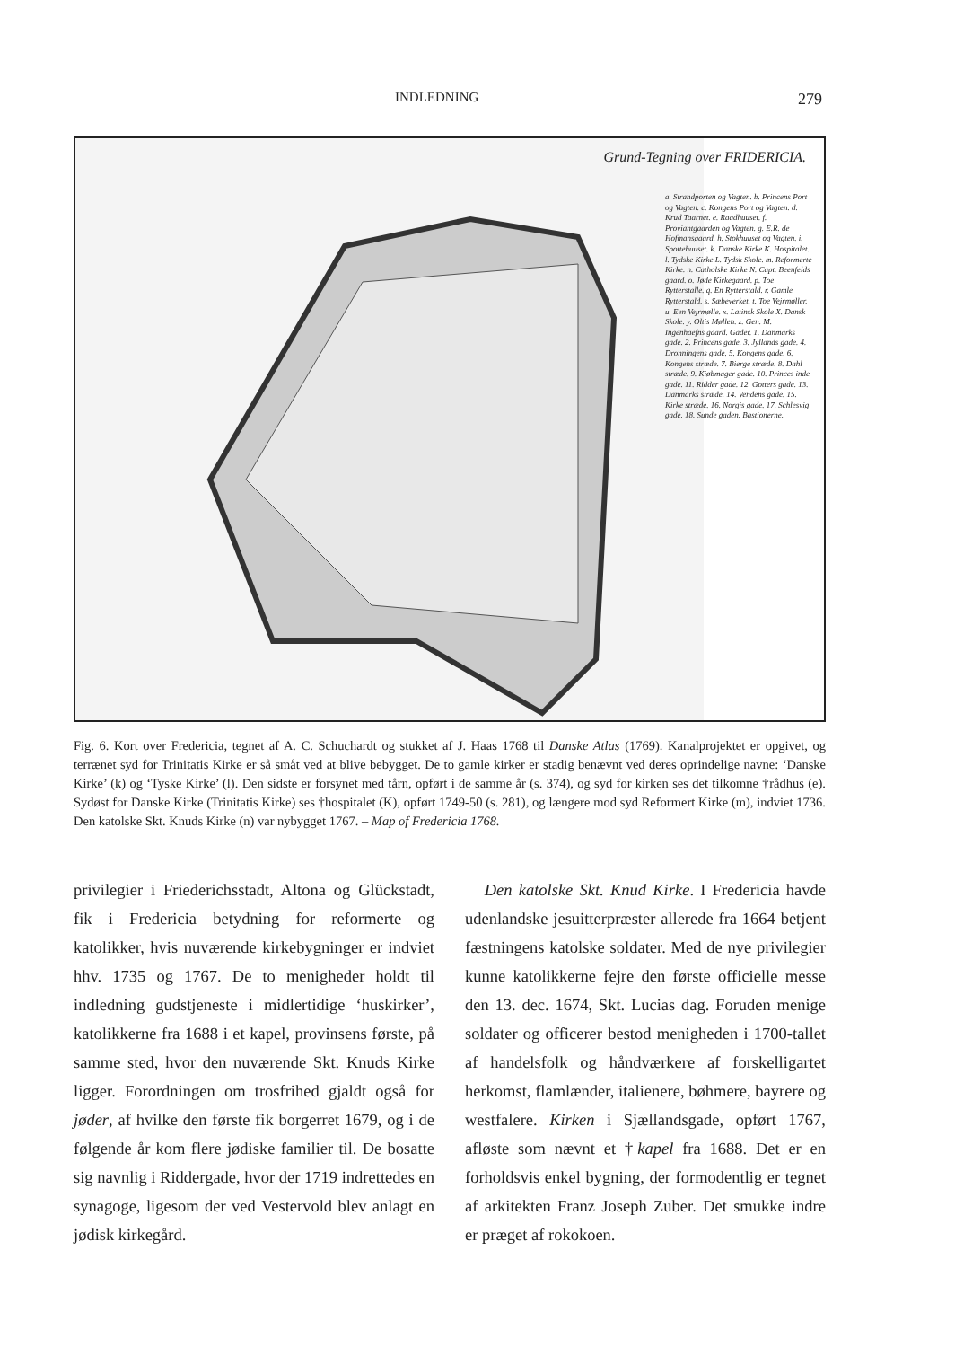INDLEDNING 279
Grund-Tegning over FRIDERICIA.
a. Strandporten og Vagten. b. Princens Port og Vagten. c. Kongens Port og Vagten. d. Krud Taarnet. e. Raadhuuset. f. Proviantgaarden og Vagten. g. E.R. de Hofmansgaard. h. Stokhuuset og Vagten. i. Spottehuuset. k. Danske Kirke K. Hospitalet. l. Tydske Kirke L. Tydsk Skole. m. Reformerte Kirke. n. Catholske Kirke N. Capt. Beenfelds gaard. o. Jøde Kirkegaard. p. Toe Rytterstalle. q. En Rytterstald. r. Gamle Rytterstald. s. Sæbeverket. t. Toe Vejrmøller. u. Een Vejrmølle. x. Latinsk Skole X. Dansk Skole. y. Oltis Møllen. z. Gen. M. Ingenhaefns gaard. Gader. 1. Danmarks gade. 2. Princens gade. 3. Jyllands gade. 4. Dronningens gade. 5. Kongens gade. 6. Kongens stræde. 7. Bierge stræde. 8. Dahl stræde. 9. Kiøbmager gade. 10. Princes inde gade. 11. Ridder gade. 12. Gotters gade. 13. Danmarks stræde. 14. Vendens gade. 15. Kirke stræde. 16. Norgis gade. 17. Schlesvig gade. 18. Sunde gaden. Bastionerne.
Fig. 6. Kort over Fredericia, tegnet af A. C. Schuchardt og stukket af J. Haas 1768 til Danske Atlas (1769). Kanalprojektet er opgivet, og terrænet syd for Trinitatis Kirke er så småt ved at blive bebygget. De to gamle kirker er stadig benævnt ved deres oprindelige navne: ‘Danske Kirke’ (k) og ‘Tyske Kirke’ (l). Den sidste er forsynet med tårn, opført i de samme år (s. 374), og syd for kirken ses det tilkomne †rådhus (e). Sydøst for Danske Kirke (Trinitatis Kirke) ses †hospitalet (K), opført 1749-50 (s. 281), og længere mod syd Reformert Kirke (m), indviet 1736. Den katolske Skt. Knuds Kirke (n) var nybygget 1767. – Map of Fredericia 1768.
privilegier i Friederichsstadt, Altona og Glückstadt, fik i Fredericia betydning for reformerte og katolikker, hvis nuværende kirkebygninger er indviet hhv. 1735 og 1767. De to menigheder holdt til indledning gudstjeneste i midlertidige ‘huskirker’, katolikkerne fra 1688 i et kapel, provinsens første, på samme sted, hvor den nuværende Skt. Knuds Kirke ligger. Forordningen om trosfrihed gjaldt også for jøder, af hvilke den første fik borgerret 1679, og i de følgende år kom flere jødiske familier til. De bosatte sig navnlig i Riddergade, hvor der 1719 indrettedes en synagoge, ligesom der ved Vestervold blev anlagt en jødisk kirkegård.
Den katolske Skt. Knud Kirke. I Fredericia havde udenlandske jesuitterpræster allerede fra 1664 betjent fæstningens katolske soldater. Med de nye privilegier kunne katolikkerne fejre den første officielle messe den 13. dec. 1674, Skt. Lucias dag. Foruden menige soldater og officerer bestod menigheden i 1700-tallet af handelsfolk og håndværkere af forskelligartet herkomst, flamlænder, italienere, bøhmere, bayrere og westfalere. Kirken i Sjællandsgade, opført 1767, afløste som nævnt et †kapel fra 1688. Det er en forholdsvis enkel bygning, der formodentlig er tegnet af arkitekten Franz Joseph Zuber. Det smukke indre er præget af rokokoen.